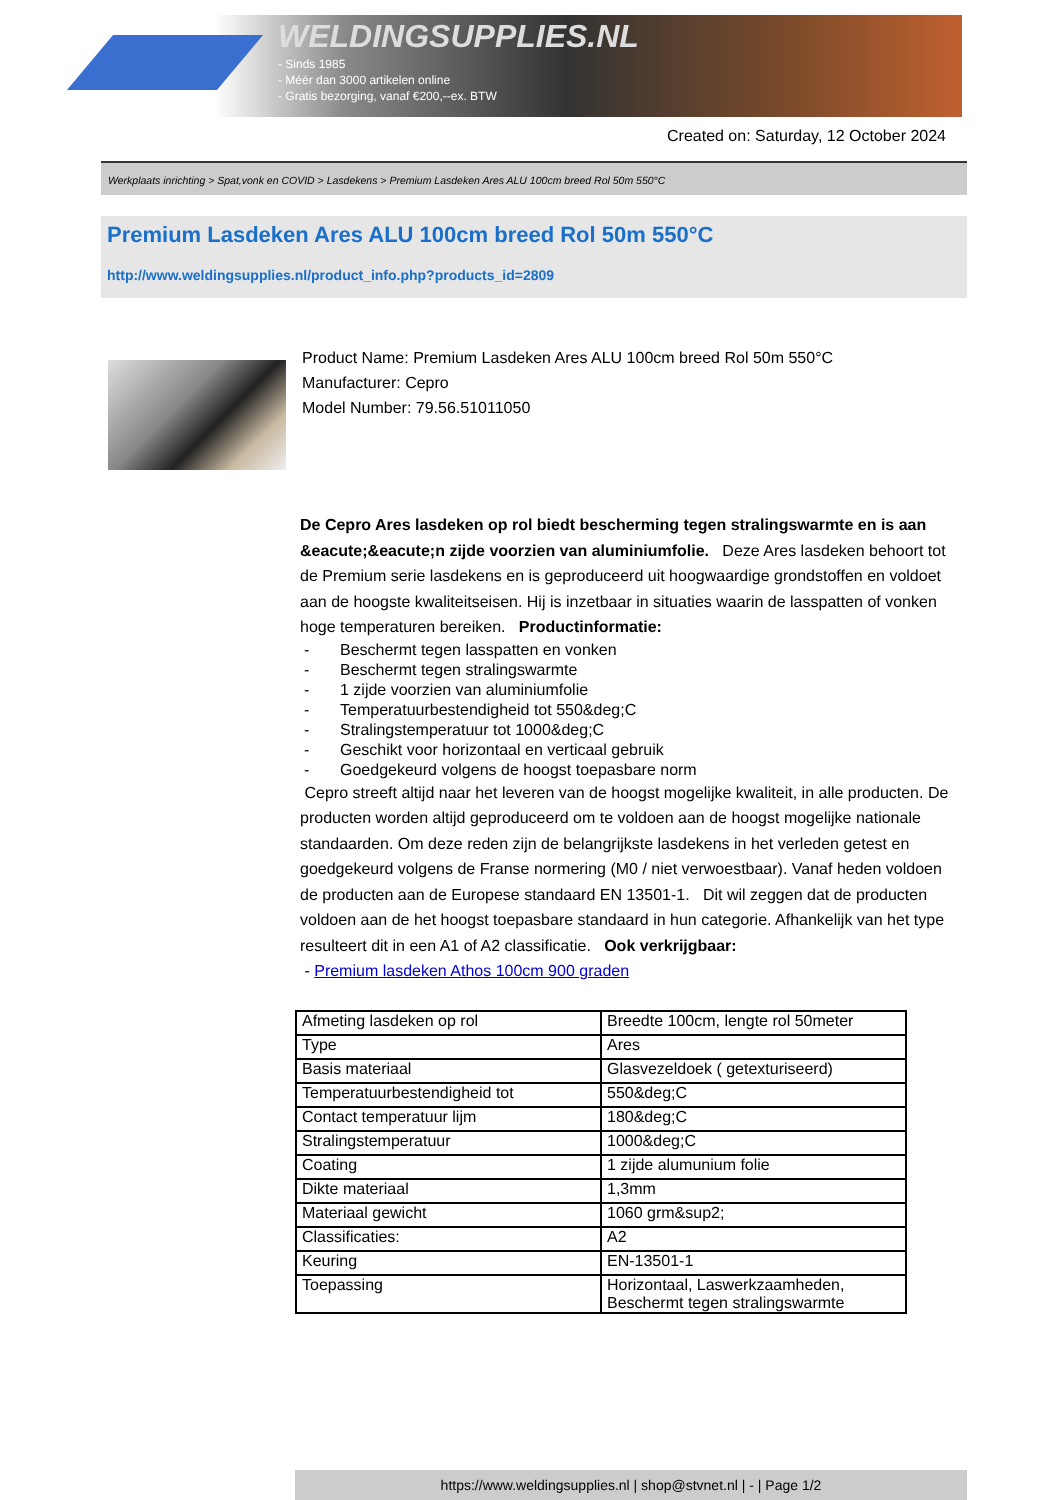WELDINGSUPPLIES.NL
- Sinds 1985
- Méér dan 3000 artikelen online
- Gratis bezorging, vanaf €200,--ex. BTW
Created on: Saturday, 12 October 2024
Werkplaats inrichting > Spat,vonk en COVID > Lasdekens > Premium Lasdeken Ares ALU 100cm breed Rol 50m 550°C
Premium Lasdeken Ares ALU 100cm breed Rol 50m 550°C
http://www.weldingsupplies.nl/product_info.php?products_id=2809
Product Name: Premium Lasdeken Ares ALU 100cm breed Rol 50m 550°C
Manufacturer: Cepro
Model Number: 79.56.51011050
De Cepro Ares lasdeken op rol biedt bescherming tegen stralingswarmte en is aan &eacute;&eacute;n zijde voorzien van aluminiumfolie. Deze Ares lasdeken behoort tot de Premium serie lasdekens en is geproduceerd uit hoogwaardige grondstoffen en voldoet aan de hoogste kwaliteitseisen. Hij is inzetbaar in situaties waarin de lasspatten of vonken hoge temperaturen bereiken. Productinformatie:
- Beschermt tegen lasspatten en vonken
- Beschermt tegen stralingswarmte
- 1 zijde voorzien van aluminiumfolie
- Temperatuurbestendigheid tot 550&deg;C
- Stralingstemperatuur tot 1000&deg;C
- Geschikt voor horizontaal en verticaal gebruik
- Goedgekeurd volgens de hoogst toepasbare norm
Cepro streeft altijd naar het leveren van de hoogst mogelijke kwaliteit, in alle producten. De producten worden altijd geproduceerd om te voldoen aan de hoogst mogelijke nationale standaarden. Om deze reden zijn de belangrijkste lasdekens in het verleden getest en goedgekeurd volgens de Franse normering (M0 / niet verwoestbaar). Vanaf heden voldoen de producten aan de Europese standaard EN 13501-1. Dit wil zeggen dat de producten voldoen aan de het hoogst toepasbare standaard in hun categorie. Afhankelijk van het type resulteert dit in een A1 of A2 classificatie. Ook verkrijgbaar:
- Premium lasdeken Athos 100cm 900 graden
| Afmeting lasdeken op rol | Breedte 100cm, lengte rol 50meter |
| Type | Ares |
| Basis materiaal | Glasvezeldoek ( getexturiseerd) |
| Temperatuurbestendigheid tot | 550&deg;C |
| Contact temperatuur lijm | 180&deg;C |
| Stralingstemperatuur | 1000&deg;C |
| Coating | 1 zijde alumunium folie |
| Dikte materiaal | 1,3mm |
| Materiaal gewicht | 1060 grm&sup2; |
| Classificaties: | A2 |
| Keuring | EN-13501-1 |
| Toepassing | Horizontaal, Laswerkzaamheden, Beschermt tegen stralingswarmte |
https://www.weldingsupplies.nl | shop@stvnet.nl | - | Page 1/2